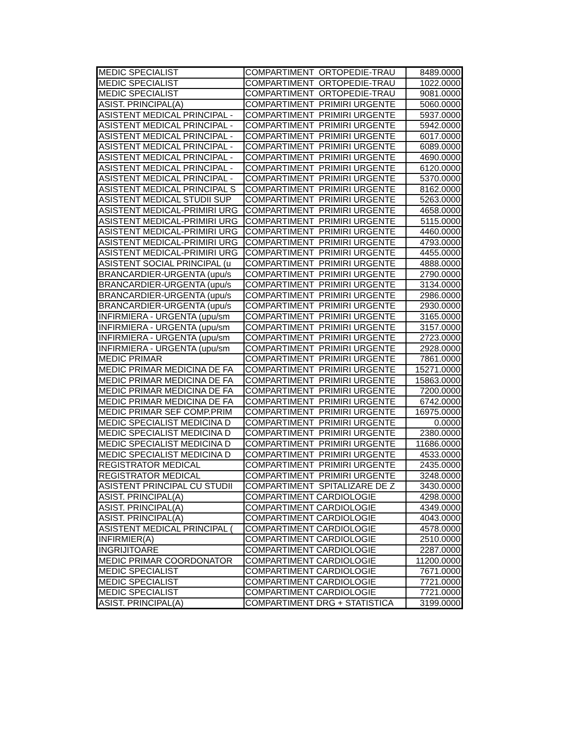| MEDIC SPECIALIST | COMPARTIMENT ORTOPEDIE-TRAU | 8489.0000 |
| MEDIC SPECIALIST | COMPARTIMENT ORTOPEDIE-TRAU | 1022.0000 |
| MEDIC SPECIALIST | COMPARTIMENT ORTOPEDIE-TRAU | 9081.0000 |
| ASIST. PRINCIPAL(A) | COMPARTIMENT PRIMIRI URGENTE | 5060.0000 |
| ASISTENT MEDICAL PRINCIPAL - | COMPARTIMENT PRIMIRI URGENTE | 5937.0000 |
| ASISTENT MEDICAL PRINCIPAL - | COMPARTIMENT PRIMIRI URGENTE | 5942.0000 |
| ASISTENT MEDICAL PRINCIPAL - | COMPARTIMENT PRIMIRI URGENTE | 6017.0000 |
| ASISTENT MEDICAL PRINCIPAL - | COMPARTIMENT PRIMIRI URGENTE | 6089.0000 |
| ASISTENT MEDICAL PRINCIPAL - | COMPARTIMENT PRIMIRI URGENTE | 4690.0000 |
| ASISTENT MEDICAL PRINCIPAL - | COMPARTIMENT PRIMIRI URGENTE | 6120.0000 |
| ASISTENT MEDICAL PRINCIPAL - | COMPARTIMENT PRIMIRI URGENTE | 5370.0000 |
| ASISTENT MEDICAL PRINCIPAL S | COMPARTIMENT PRIMIRI URGENTE | 8162.0000 |
| ASISTENT MEDICAL STUDII SUP | COMPARTIMENT PRIMIRI URGENTE | 5263.0000 |
| ASISTENT MEDICAL-PRIMIRI URG | COMPARTIMENT PRIMIRI URGENTE | 4658.0000 |
| ASISTENT MEDICAL-PRIMIRI URG | COMPARTIMENT PRIMIRI URGENTE | 5115.0000 |
| ASISTENT MEDICAL-PRIMIRI URG | COMPARTIMENT PRIMIRI URGENTE | 4460.0000 |
| ASISTENT MEDICAL-PRIMIRI URG | COMPARTIMENT PRIMIRI URGENTE | 4793.0000 |
| ASISTENT MEDICAL-PRIMIRI URG | COMPARTIMENT PRIMIRI URGENTE | 4455.0000 |
| ASISTENT SOCIAL PRINCIPAL (u | COMPARTIMENT PRIMIRI URGENTE | 4888.0000 |
| BRANCARDIER-URGENTA (upu/s | COMPARTIMENT PRIMIRI URGENTE | 2790.0000 |
| BRANCARDIER-URGENTA (upu/s | COMPARTIMENT PRIMIRI URGENTE | 3134.0000 |
| BRANCARDIER-URGENTA (upu/s | COMPARTIMENT PRIMIRI URGENTE | 2986.0000 |
| BRANCARDIER-URGENTA (upu/s | COMPARTIMENT PRIMIRI URGENTE | 2930.0000 |
| INFIRMIERA - URGENTA (upu/sm | COMPARTIMENT PRIMIRI URGENTE | 3165.0000 |
| INFIRMIERA - URGENTA (upu/sm | COMPARTIMENT PRIMIRI URGENTE | 3157.0000 |
| INFIRMIERA - URGENTA (upu/sm | COMPARTIMENT PRIMIRI URGENTE | 2723.0000 |
| INFIRMIERA - URGENTA (upu/sm | COMPARTIMENT PRIMIRI URGENTE | 2928.0000 |
| MEDIC PRIMAR | COMPARTIMENT PRIMIRI URGENTE | 7861.0000 |
| MEDIC PRIMAR MEDICINA DE FA | COMPARTIMENT PRIMIRI URGENTE | 15271.0000 |
| MEDIC PRIMAR MEDICINA DE FA | COMPARTIMENT PRIMIRI URGENTE | 15863.0000 |
| MEDIC PRIMAR MEDICINA DE FA | COMPARTIMENT PRIMIRI URGENTE | 7200.0000 |
| MEDIC PRIMAR MEDICINA DE FA | COMPARTIMENT PRIMIRI URGENTE | 6742.0000 |
| MEDIC PRIMAR SEF COMP.PRIM | COMPARTIMENT PRIMIRI URGENTE | 16975.0000 |
| MEDIC SPECIALIST MEDICINA D | COMPARTIMENT PRIMIRI URGENTE | 0.0000 |
| MEDIC SPECIALIST MEDICINA D | COMPARTIMENT PRIMIRI URGENTE | 2380.0000 |
| MEDIC SPECIALIST MEDICINA D | COMPARTIMENT PRIMIRI URGENTE | 11686.0000 |
| MEDIC SPECIALIST MEDICINA D | COMPARTIMENT PRIMIRI URGENTE | 4533.0000 |
| REGISTRATOR MEDICAL | COMPARTIMENT PRIMIRI URGENTE | 2435.0000 |
| REGISTRATOR MEDICAL | COMPARTIMENT PRIMIRI URGENTE | 3248.0000 |
| ASISTENT PRINCIPAL CU STUDII | COMPARTIMENT SPITALIZARE DE Z | 3430.0000 |
| ASIST. PRINCIPAL(A) | COMPARTIMENT CARDIOLOGIE | 4298.0000 |
| ASIST. PRINCIPAL(A) | COMPARTIMENT CARDIOLOGIE | 4349.0000 |
| ASIST. PRINCIPAL(A) | COMPARTIMENT CARDIOLOGIE | 4043.0000 |
| ASISTENT MEDICAL PRINCIPAL ( | COMPARTIMENT CARDIOLOGIE | 4578.0000 |
| INFIRMIER(A) | COMPARTIMENT CARDIOLOGIE | 2510.0000 |
| INGRIJITOARE | COMPARTIMENT CARDIOLOGIE | 2287.0000 |
| MEDIC PRIMAR COORDONATOR | COMPARTIMENT CARDIOLOGIE | 11200.0000 |
| MEDIC SPECIALIST | COMPARTIMENT CARDIOLOGIE | 7671.0000 |
| MEDIC SPECIALIST | COMPARTIMENT CARDIOLOGIE | 7721.0000 |
| MEDIC SPECIALIST | COMPARTIMENT CARDIOLOGIE | 7721.0000 |
| ASIST. PRINCIPAL(A) | COMPARTIMENT DRG + STATISTICA | 3199.0000 |